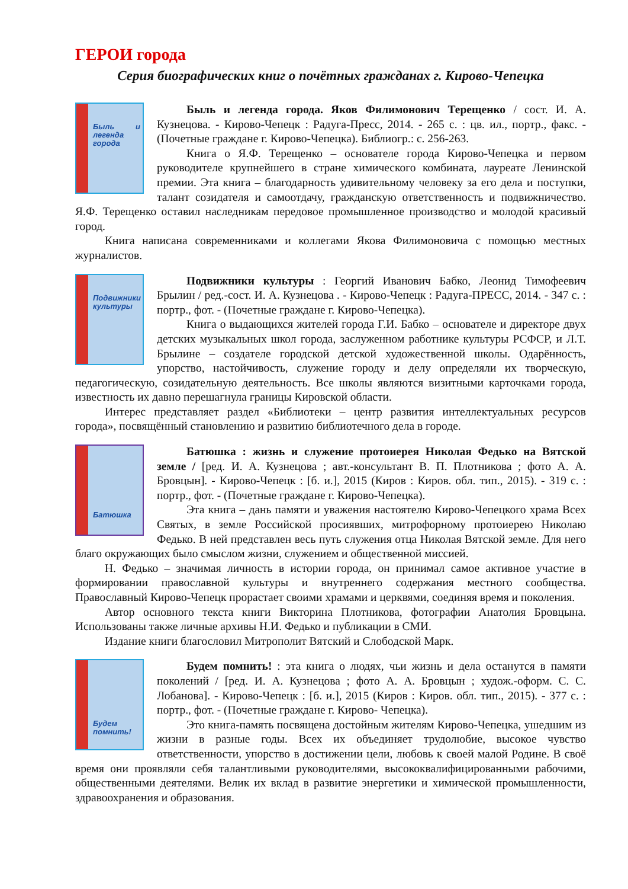ГЕРОИ города
Серия биографических книг о почётных гражданах г. Кирово-Чепецка
Быль и легенда города
Быль и легенда города. Яков Филимонович Терещенко / сост. И. А. Кузнецова. - Кирово-Чепецк : Радуга-Пресс, 2014. - 265 с. : цв. ил., портр., факс. - (Почетные граждане г. Кирово-Чепецка). Библиогр.: с. 256-263.
Книга о Я.Ф. Терещенко – основателе города Кирово-Чепецка и первом руководителе крупнейшего в стране химического комбината, лауреате Ленинской премии. Эта книга – благодарность удивительному человеку за его дела и поступки, талант созидателя и самоотдачу, гражданскую ответственность и подвижничество. Я.Ф. Терещенко оставил наследникам передовое промышленное производство и молодой красивый город.
Книга написана современниками и коллегами Якова Филимоновича с помощью местных журналистов.
Подвижники культуры
Подвижники культуры : Георгий Иванович Бабко, Леонид Тимофеевич Брылин / ред.-сост. И. А. Кузнецова . - Кирово-Чепецк : Радуга-ПРЕСС, 2014. - 347 с. : портр., фот. - (Почетные граждане г. Кирово-Чепецка).
Книга о выдающихся жителей города Г.И. Бабко – основателе и директоре двух детских музыкальных школ города, заслуженном работнике культуры РСФСР, и Л.Т. Брылине – создателе городской детской художественной школы. Одарённость, упорство, настойчивость, служение городу и делу определяли их творческую, педагогическую, созидательную деятельность. Все школы являются визитными карточками города, известность их давно перешагнула границы Кировской области.
Интерес представляет раздел «Библиотеки – центр развития интеллектуальных ресурсов города», посвящённый становлению и развитию библиотечного дела в городе.
Батюшка
Батюшка : жизнь и служение протоиерея Николая Федько на Вятской земле / [ред. И. А. Кузнецова ; авт.-консультант В. П. Плотникова ; фото А. А. Бровцын]. - Кирово-Чепецк : [б. и.], 2015 (Киров : Киров. обл. тип., 2015). - 319 с. : портр., фот. - (Почетные граждане г. Кирово-Чепецка).
Эта книга – дань памяти и уважения настоятелю Кирово-Чепецкого храма Всех Святых, в земле Российской просиявших, митрофорному протоиерею Николаю Федько. В ней представлен весь путь служения отца Николая Вятской земле. Для него благо окружающих было смыслом жизни, служением и общественной миссией.
Н. Федько – значимая личность в истории города, он принимал самое активное участие в формировании православной культуры и внутреннего содержания местного сообщества. Православный Кирово-Чепецк прорастает своими храмами и церквями, соединяя время и поколения.
Автор основного текста книги Викторина Плотникова, фотографии Анатолия Бровцына. Использованы также личные архивы Н.И. Федько и публикации в СМИ.
Издание книги благословил Митрополит Вятский и Слободской Марк.
Будем помнить!
Будем помнить! : эта книга о людях, чьи жизнь и дела останутся в памяти поколений / [ред. И. А. Кузнецова ; фото А. А. Бровцын ; худож.-оформ. С. С. Лобанова]. - Кирово-Чепецк : [б. и.], 2015 (Киров : Киров. обл. тип., 2015). - 377 с. : портр., фот. - (Почетные граждане г. Кирово- Чепецка).
Это книга-память посвящена достойным жителям Кирово-Чепецка, ушедшим из жизни в разные годы. Всех их объединяет трудолюбие, высокое чувство ответственности, упорство в достижении цели, любовь к своей малой Родине. В своё время они проявляли себя талантливыми руководителями, высококвалифицированными рабочими, общественными деятелями. Велик их вклад в развитие энергетики и химической промышленности, здравоохранения и образования.